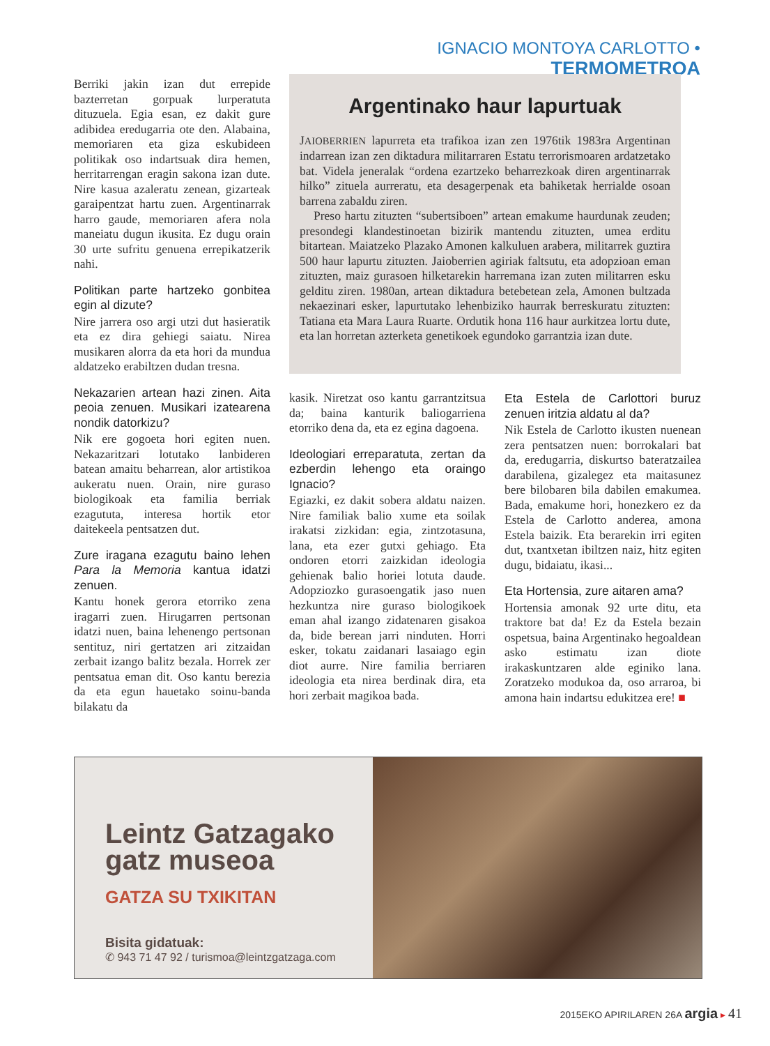IGNACIO MONTOYA CARLOTTO • TERMOMETROA
Berriki jakin izan dut errepide bazterretan gorpuak lurperatuta dituzuela. Egia esan, ez dakit gure adibidea eredugarria ote den. Alabaina, memoriaren eta giza eskubideen politikak oso indartsuak dira hemen, herritarrengan eragin sakona izan dute. Nire kasua azaleratu zenean, gizarteak garaipentzat hartu zuen. Argentinarrak harro gaude, memoriaren afera nola maneiatu dugun ikusita. Ez dugu orain 30 urte sufritu genuena errepikatzerik nahi.
Politikan parte hartzeko gonbitea egin al dizute?
Nire jarrera oso argi utzi dut hasieratik eta ez dira gehiegi saiatu. Nirea musikaren alorra da eta hori da mundua aldatzeko erabiltzen dudan tresna.
Nekazarien artean hazi zinen. Aita peoia zenuen. Musikari izatearena nondik datorkizu?
Nik ere gogoeta hori egiten nuen. Nekazaritzari lotutako lanbideren batean amaitu beharrean, alor artistikoa aukeratu nuen. Orain, nire guraso biologikoak eta familia berriak ezagututa, interesa hortik etor daitekeela pentsatzen dut.
Zure iragana ezagutu baino lehen Para la Memoria kantua idatzi zenuen.
Kantu honek gerora etorriko zena iragarri zuen. Hirugarren pertsonan idatzi nuen, baina lehenengo pertsonan sentituz, niri gertatzen ari zitzaidan zerbait izango balitz bezala. Horrek zer pentsatua eman dit. Oso kantu berezia da eta egun hauetako soinu-banda bilakatu da
Argentinako haur lapurtuak
JAIOBERRIEN lapurreta eta trafikoa izan zen 1976tik 1983ra Argentinan indarrean izan zen diktadura militarraren Estatu terrorismoaren ardatzetako bat. Videla jeneralak “ordena ezartzeko beharrezkoak diren argentinarrak hilko” zituela aurreratu, eta desagerpenak eta bahiketak herrialde osoan barrena zabaldu ziren.
Preso hartu zituzten “subertsiboen” artean emakume haurdunak zeuden; presondegi klandestinoetan bizirik mantendu zituzten, umea erditu bitartean. Maiatzeko Plazako Amonen kalkuluen arabera, militarrek guztira 500 haur lapurtu zituzten. Jaioberrien agiriak faltsutu, eta adopzioan eman zituzten, maiz gurasoen hilketarekin harremana izan zuten militarren esku gelditu ziren. 1980an, artean diktadura betebetean zela, Amonen bultzada nekaezinari esker, lapurtutako lehenbiziko haurrak berreskuratu zituzten: Tatiana eta Mara Laura Ruarte. Ordutik hona 116 haur aurkitzea lortu dute, eta lan horretan azterketa genetikoek egundoko garrantzia izan dute.
kasik. Niretzat oso kantu garrantzitsua da; baina kanturik baliogarriena etorriko dena da, eta ez egina dagoena.
Ideologiari erreparatuta, zertan da ezberdin lehengo eta oraingo Ignacio?
Egiazki, ez dakit sobera aldatu naizen. Nire familiak balio xume eta soilak irakatsi zizkidan: egia, zintzotasuna, lana, eta ezer gutxi gehiago. Eta ondoren etorri zaizkidan ideologia gehienak balio horiei lotuta daude. Adopziozko gurasoengatik jaso nuen hezkuntza nire guraso biologikoek eman ahal izango zidatenaren gisakoa da, bide berean jarri ninduten. Horri esker, tokatu zaidanari lasaiago egin diot aurre. Nire familia berriaren ideologia eta nirea berdinak dira, eta hori zerbait magikoa bada.
Eta Estela de Carlottori buruz zenuen iritzia aldatu al da?
Nik Estela de Carlotto ikusten nuenean zera pentsatzen nuen: borrokalari bat da, eredugarria, diskurtso bateratzailea darabilena, gizalegez eta maitasunez bere bilobaren bila dabilen emakumea. Bada, emakume hori, honezkero ez da Estela de Carlotto anderea, amona Estela baizik. Eta berarekin irri egiten dut, txantxetan ibiltzen naiz, hitz egiten dugu, bidaiatu, ikasi...
Eta Hortensia, zure aitaren ama?
Hortensia amonak 92 urte ditu, eta traktore bat da! Ez da Estela bezain ospetsua, baina Argentinako hegoaldean asko estimatu izan diote irakaskuntzaren alde eginiko lana. Zoratzeko modukoa da, oso arraroa, bi amona hain indartsu edukitzea ere! ■
Leintz Gatzagako
gatz museoa
GATZA SU TXIKITAN
Bisita gidatuak:
✆ 943 71 47 92 / turismoa@leintzgatzaga.com
2015EKO APIRILAREN 26A argia ▸ 41